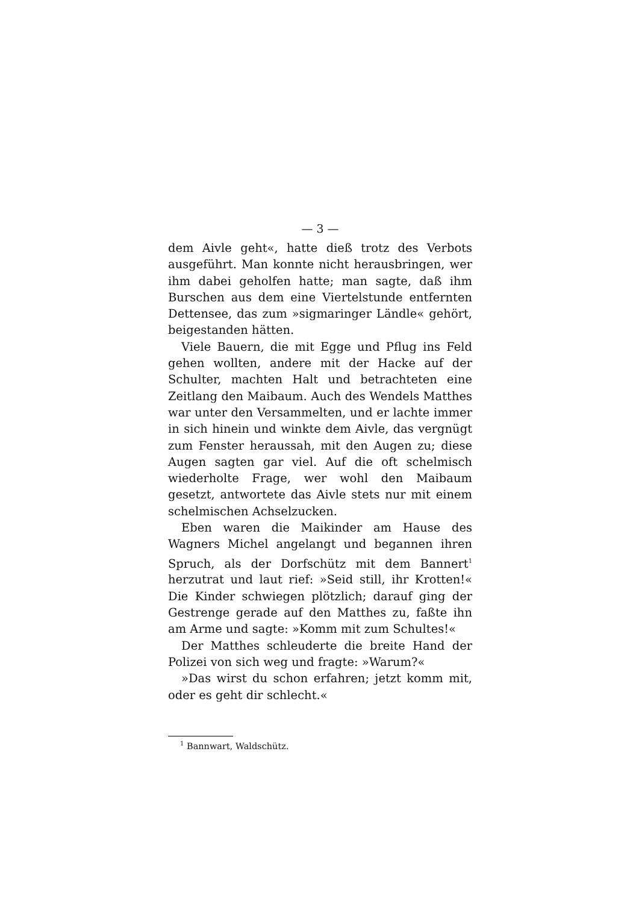— 3 —
dem Aivle geht«, hatte dieß trotz des Verbots ausgeführt. Man konnte nicht herausbringen, wer ihm dabei geholfen hatte; man sagte, daß ihm Burschen aus dem eine Viertelstunde entfernten Dettensee, das zum »sigmaringer Ländle« gehört, beigestanden hätten.
Viele Bauern, die mit Egge und Pflug ins Feld gehen wollten, andere mit der Hacke auf der Schulter, machten Halt und betrachteten eine Zeitlang den Maibaum. Auch des Wendels Matthes war unter den Versammelten, und er lachte immer in sich hinein und winkte dem Aivle, das vergnügt zum Fenster heraussah, mit den Augen zu; diese Augen sagten gar viel. Auf die oft schelmisch wiederholte Frage, wer wohl den Maibaum gesetzt, antwortete das Aivle stets nur mit einem schelmischen Achselzucken.
Eben waren die Maikinder am Hause des Wagners Michel angelangt und begannen ihren Spruch, als der Dorfschütz mit dem Bannert<sup>1</sup> herzutrat und laut rief: »Seid still, ihr Krotten!« Die Kinder schwiegen plötzlich; darauf ging der Gestrenge gerade auf den Matthes zu, faßte ihn am Arme und sagte: »Komm mit zum Schultes!«
Der Matthes schleuderte die breite Hand der Polizei von sich weg und fragte: »Warum?«
»Das wirst du schon erfahren; jetzt komm mit, oder es geht dir schlecht.«
<sup>1</sup> Bannwart, Waldschütz.